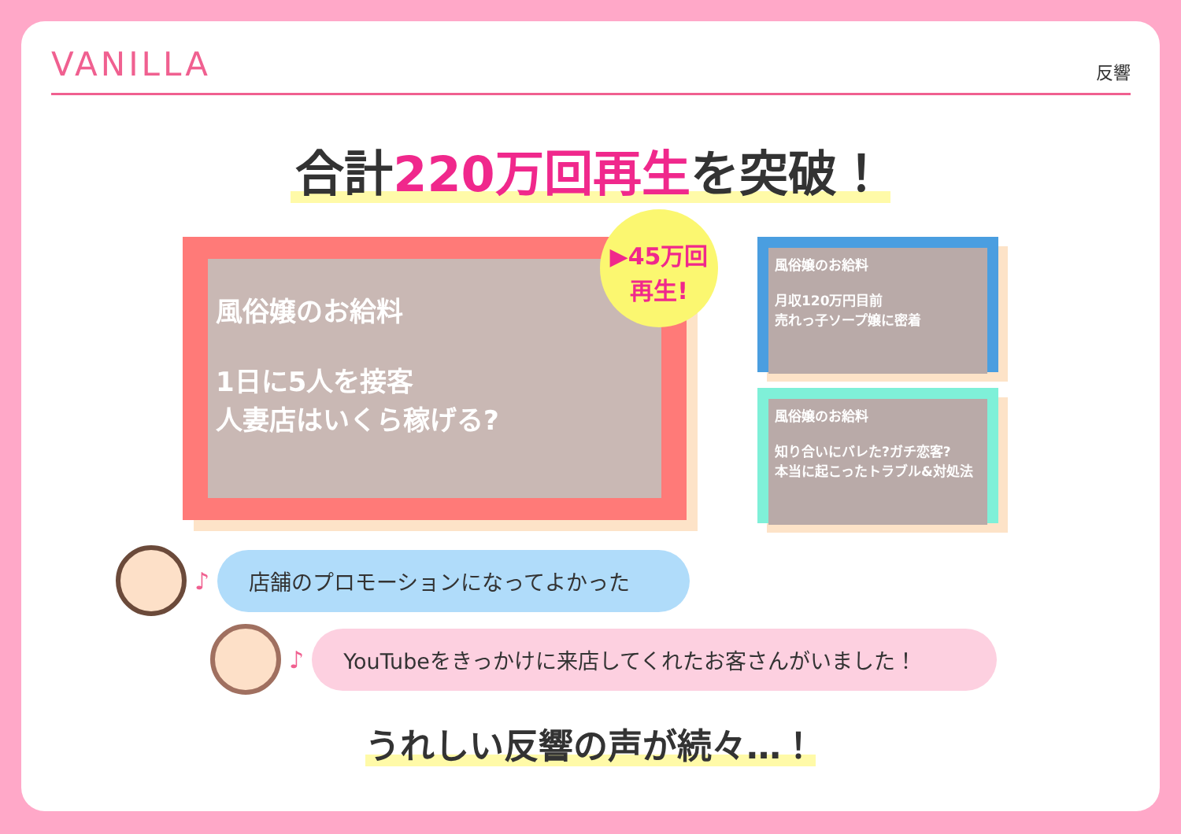VANILLA
反響
合計220万回再生を突破！
風俗嬢のお給料
1日に5人を接客
人妻店はいくら稼げる?
▶45万回
再生!
風俗嬢のお給料
月収120万円目前
売れっ子ソープ嬢に密着
風俗嬢のお給料
知り合いにバレた?ガチ恋客?
本当に起こったトラブル&対処法
♪
店舗のプロモーションになってよかった
♪
YouTubeをきっかけに来店してくれたお客さんがいました！
うれしい反響の声が続々…！